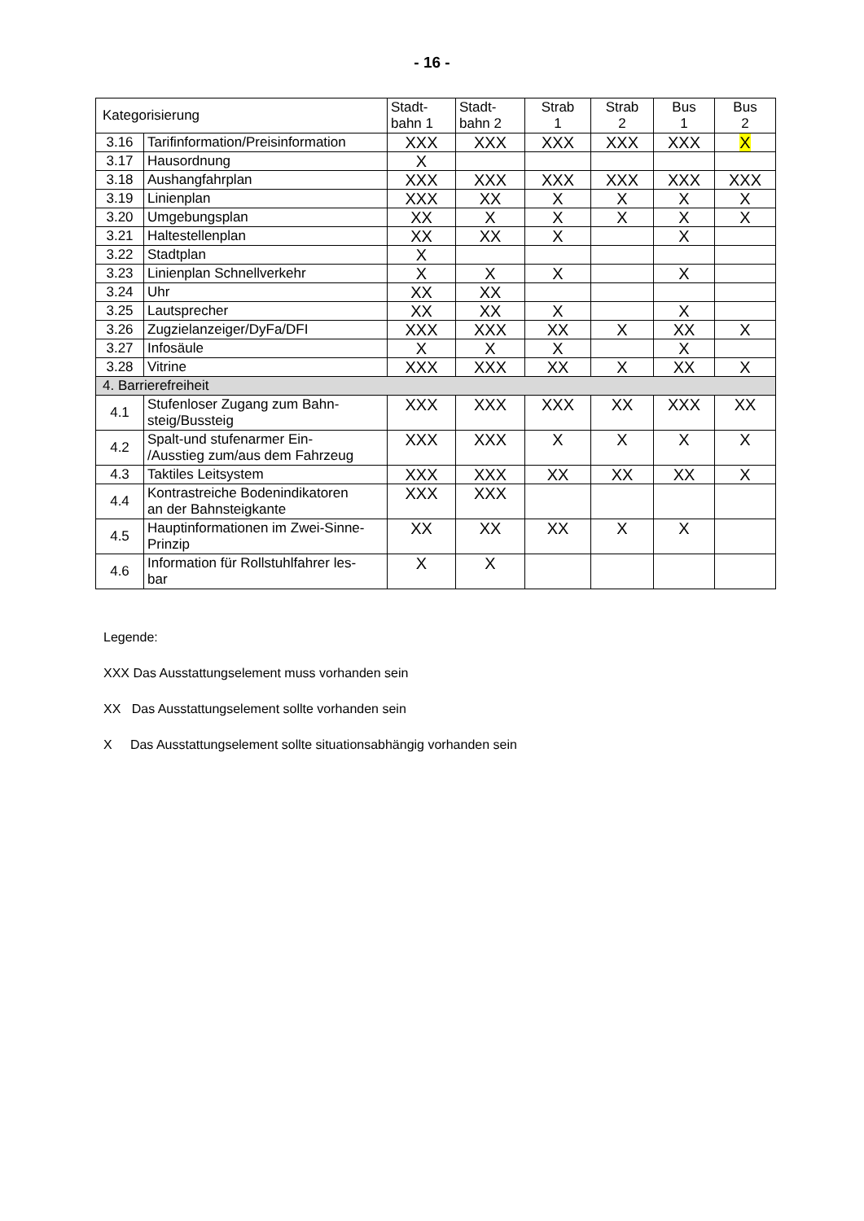- 16 -
| Kategorisierung | | Stadt- bahn 1 | Stadt- bahn 2 | Strab 1 | Strab 2 | Bus 1 | Bus 2 |
| --- | --- | --- | --- | --- | --- | --- | --- |
| 3.16 | Tarifinformation/Preisinformation | XXX | XXX | XXX | XXX | XXX | X |
| 3.17 | Hausordnung | X | | | | | |
| 3.18 | Aushangfahrplan | XXX | XXX | XXX | XXX | XXX | XXX |
| 3.19 | Linienplan | XXX | XX | X | X | X | X |
| 3.20 | Umgebungsplan | XX | X | X | X | X | X |
| 3.21 | Haltestellenplan | XX | XX | X | | X | |
| 3.22 | Stadtplan | X | | | | | |
| 3.23 | Linienplan Schnellverkehr | X | X | X | | X | |
| 3.24 | Uhr | XX | XX | | | | |
| 3.25 | Lautsprecher | XX | XX | X | | X | |
| 3.26 | Zugzielanzeiger/DyFa/DFI | XXX | XXX | XX | X | XX | X |
| 3.27 | Infosäule | X | X | X | | X | |
| 3.28 | Vitrine | XXX | XXX | XX | X | XX | X |
| 4. Barrierefreiheit | | | | | | | |
| 4.1 | Stufenloser Zugang zum Bahn- steig/Bussteig | XXX | XXX | XXX | XX | XXX | XX |
| 4.2 | Spalt-und stufenarmer Ein- /Ausstieg zum/aus dem Fahrzeug | XXX | XXX | X | X | X | X |
| 4.3 | Taktiles Leitsystem | XXX | XXX | XX | XX | XX | X |
| 4.4 | Kontrastreiche Bodenindikatoren an der Bahnsteigkante | XXX | XXX | | | | |
| 4.5 | Hauptinformationen im Zwei-Sinne- Prinzip | XX | XX | XX | X | X | |
| 4.6 | Information für Rollstuhlfahrer les- bar | X | X | | | | |
Legende:
XXX Das Ausstattungselement muss vorhanden sein
XX Das Ausstattungselement sollte vorhanden sein
X Das Ausstattungselement sollte situationsabhängig vorhanden sein